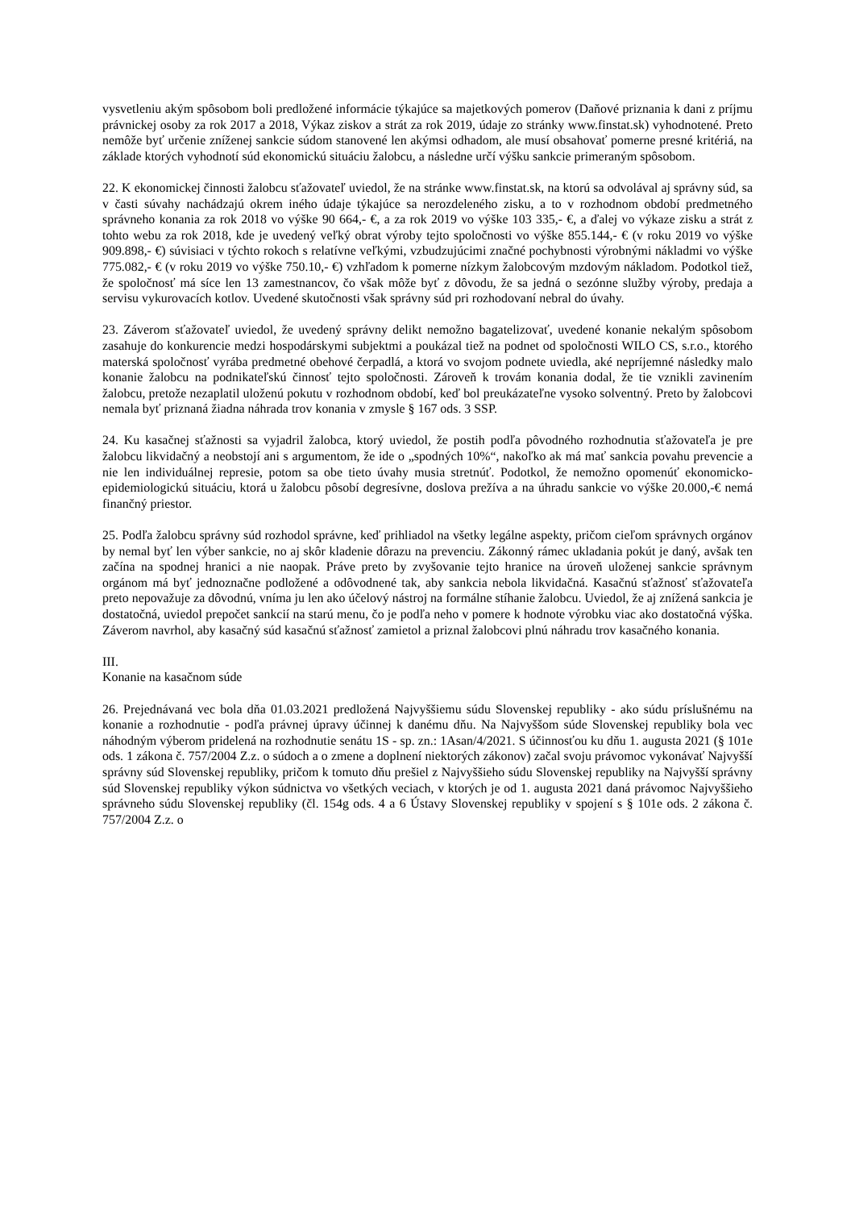vysvetleniu akým spôsobom boli predložené informácie týkajúce sa majetkových pomerov (Daňové priznania k dani z príjmu právnickej osoby za rok 2017 a 2018, Výkaz ziskov a strát za rok 2019, údaje zo stránky www.finstat.sk) vyhodnotené. Preto nemôže byť určenie zníženej sankcie súdom stanovené len akýmsi odhadom, ale musí obsahovať pomerne presné kritériá, na základe ktorých vyhodnotí súd ekonomickú situáciu žalobcu, a následne určí výšku sankcie primeraným spôsobom.
22. K ekonomickej činnosti žalobcu sťažovateľ uviedol, že na stránke www.finstat.sk, na ktorú sa odvolával aj správny súd, sa v časti súvahy nachádzajú okrem iného údaje týkajúce sa nerozdeleného zisku, a to v rozhodnom období predmetného správneho konania za rok 2018 vo výške 90 664,- €, a za rok 2019 vo výške 103 335,- €, a ďalej vo výkaze zisku a strát z tohto webu za rok 2018, kde je uvedený veľký obrat výroby tejto spoločnosti vo výške 855.144,- € (v roku 2019 vo výške 909.898,- €) súvisiaci v týchto rokoch s relatívne veľkými, vzbudzujúcimi značné pochybnosti výrobnými nákladmi vo výške 775.082,- € (v roku 2019 vo výške 750.10,- €) vzhľadom k pomerne nízkym žalobcovým mzdovým nákladom. Podotkol tiež, že spoločnosť má síce len 13 zamestnancov, čo však môže byť z dôvodu, že sa jedná o sezónne služby výroby, predaja a servisu vykurovacích kotlov. Uvedené skutočnosti však správny súd pri rozhodovaní nebral do úvahy.
23. Záverom sťažovateľ uviedol, že uvedený správny delikt nemožno bagatelizovať, uvedené konanie nekalým spôsobom zasahuje do konkurencie medzi hospodárskymi subjektmi a poukázal tiež na podnet od spoločnosti WILO CS, s.r.o., ktorého materská spoločnosť vyrába predmetné obehové čerpadlá, a ktorá vo svojom podnete uviedla, aké nepríjemné následky malo konanie žalobcu na podnikateľskú činnosť tejto spoločnosti. Zároveň k trovám konania dodal, že tie vznikli zavinením žalobcu, pretože nezaplatil uloženú pokutu v rozhodnom období, keď bol preukázateľne vysoko solventný. Preto by žalobcovi nemala byť priznaná žiadna náhrada trov konania v zmysle § 167 ods. 3 SSP.
24. Ku kasačnej sťažnosti sa vyjadril žalobca, ktorý uviedol, že postih podľa pôvodného rozhodnutia sťažovateľa je pre žalobcu likvidačný a neobstojí ani s argumentom, že ide o „spodných 10%“, nakoľko ak má mať sankcia povahu prevencie a nie len individuálnej represie, potom sa obe tieto úvahy musia stretnúť. Podotkol, že nemožno opomenúť ekonomicko-epidemiologickú situáciu, ktorá u žalobcu pôsobí degresívne, doslova prežíva a na úhradu sankcie vo výške 20.000,-€ nemá finančný priestor.
25. Podľa žalobcu správny súd rozhodol správne, keď prihliadol na všetky legálne aspekty, pričom cieľom správnych orgánov by nemal byť len výber sankcie, no aj skôr kladenie dôrazu na prevenciu. Zákonný rámec ukladania pokút je daný, avšak ten začína na spodnej hranici a nie naopak. Práve preto by zvyšovanie tejto hranice na úroveň uloženej sankcie správnym orgánom má byť jednoznačne podložené a odôvodnené tak, aby sankcia nebola likvidačná. Kasačnú sťažnosť sťažovateľa preto nepovažuje za dôvodnú, vníma ju len ako účelový nástroj na formálne stíhanie žalobcu. Uviedol, že aj znížená sankcia je dostatočná, uviedol prepočet sankcií na starú menu, čo je podľa neho v pomere k hodnote výrobku viac ako dostatočná výška. Záverom navrhol, aby kasačný súd kasačnú sťažnosť zamietol a priznal žalobcovi plnú náhradu trov kasačného konania.
III.
Konanie na kasačnom súde
26. Prejednávaná vec bola dňa 01.03.2021 predložená Najvyššiemu súdu Slovenskej republiky - ako súdu príslušnému na konanie a rozhodnutie - podľa právnej úpravy účinnej k danému dňu. Na Najvyššom súde Slovenskej republiky bola vec náhodným výberom pridelená na rozhodnutie senátu 1S - sp. zn.: 1Asan/4/2021. S účinnosťou ku dňu 1. augusta 2021 (§ 101e ods. 1 zákona č. 757/2004 Z.z. o súdoch a o zmene a doplnení niektorých zákonov) začal svoju právomoc vykonávať Najvyšší správny súd Slovenskej republiky, pričom k tomuto dňu prešiel z Najvyššieho súdu Slovenskej republiky na Najvyšší správny súd Slovenskej republiky výkon súdnictva vo všetkých veciach, v ktorých je od 1. augusta 2021 daná právomoc Najvyššieho správneho súdu Slovenskej republiky (čl. 154g ods. 4 a 6 Ústavy Slovenskej republiky v spojení s § 101e ods. 2 zákona č. 757/2004 Z.z. o